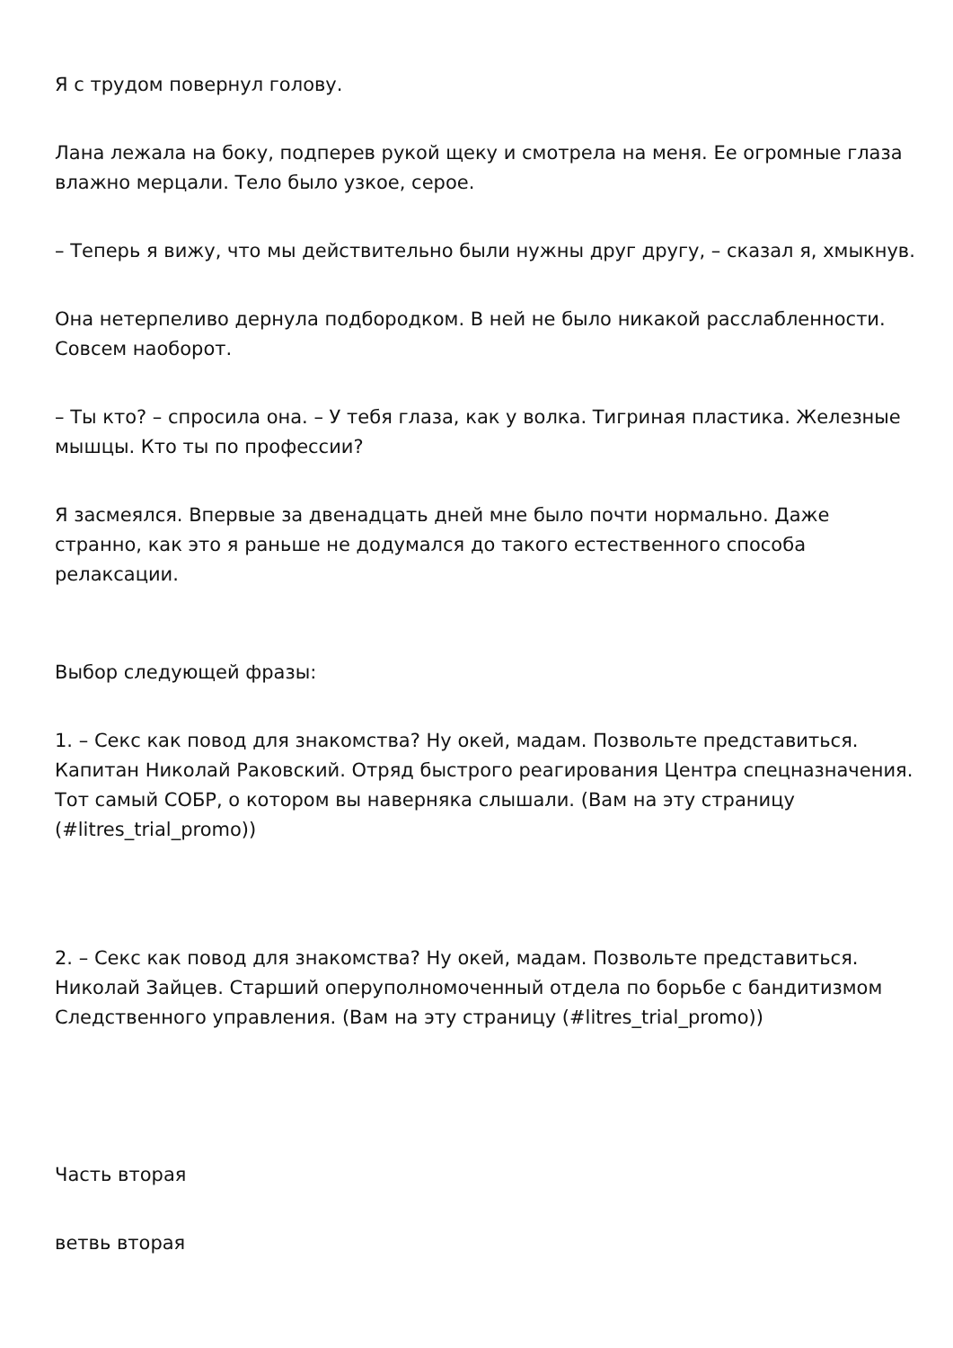Я с трудом повернул голову.
Лана лежала на боку, подперев рукой щеку и смотрела на меня. Ее огромные глаза влажно мерцали. Тело было узкое, серое.
– Теперь я вижу, что мы действительно были нужны друг другу, – сказал я, хмыкнув.
Она нетерпеливо дернула подбородком. В ней не было никакой расслабленности. Совсем наоборот.
– Ты кто? – спросила она. – У тебя глаза, как у волка. Тигриная пластика. Железные мышцы. Кто ты по профессии?
Я засмеялся. Впервые за двенадцать дней мне было почти нормально. Даже странно, как это я раньше не додумался до такого естественного способа релаксации.
Выбор следующей фразы:
1. – Секс как повод для знакомства? Ну окей, мадам. Позвольте представиться. Капитан Николай Раковский. Отряд быстрого реагирования Центра спецназначения. Тот самый СОБР, о котором вы наверняка слышали. (Вам на эту страницу (#litres_trial_promo))
2. – Секс как повод для знакомства? Ну окей, мадам. Позвольте представиться. Николай Зайцев. Старший оперуполномоченный отдела по борьбе с бандитизмом Следственного управления. (Вам на эту страницу (#litres_trial_promo))
Часть вторая
ветвь вторая